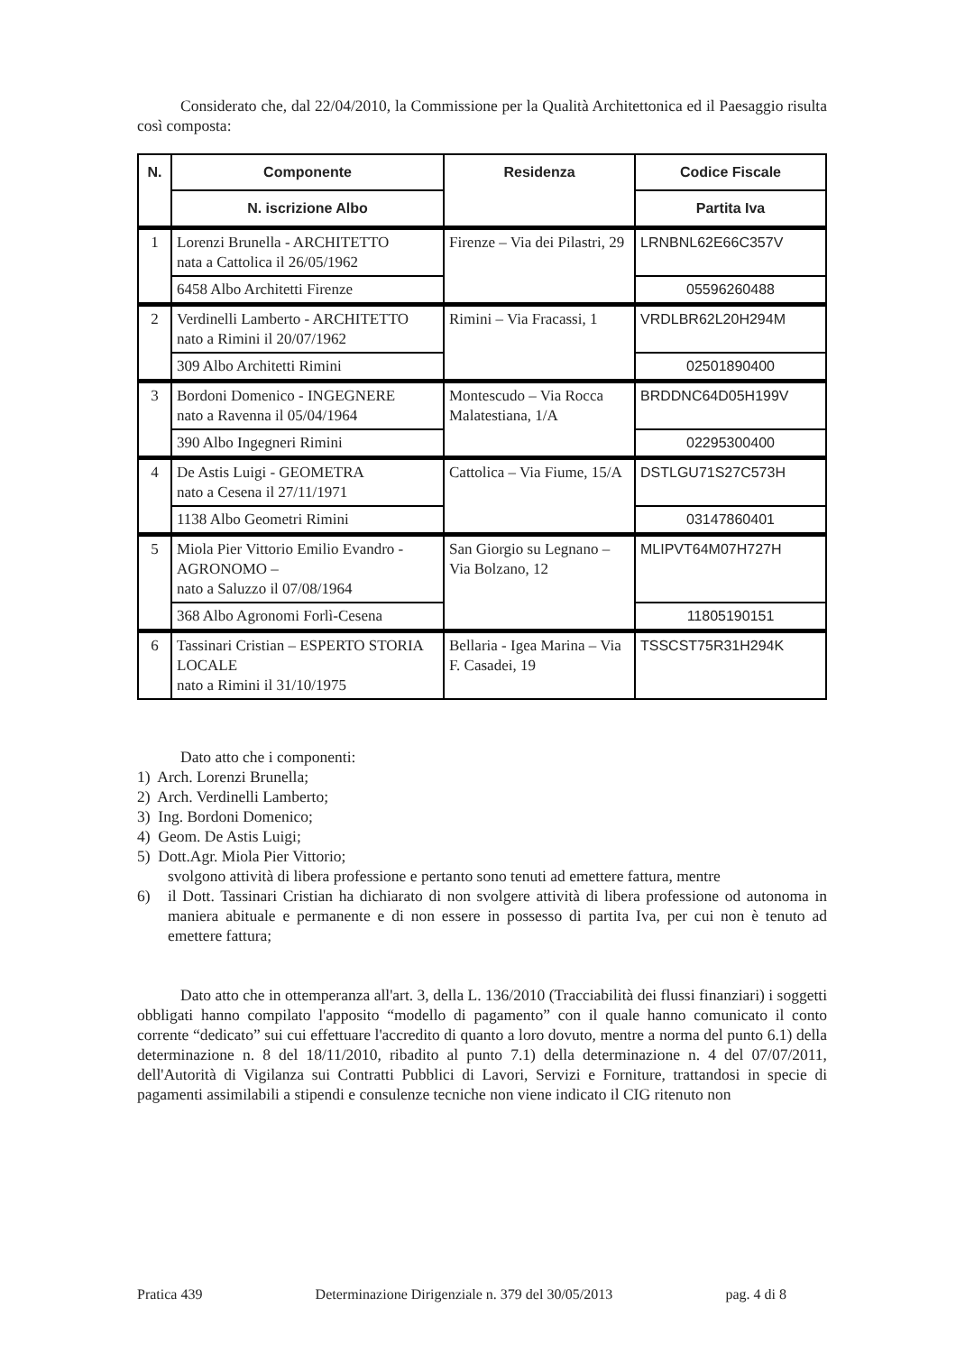Considerato che, dal 22/04/2010, la Commissione per la Qualità Architettonica ed il Paesaggio risulta così composta:
| N. | Componente | Residenza | Codice Fiscale |
| --- | --- | --- | --- |
| | N. iscrizione Albo | | Partita Iva |
| 1 | Lorenzi Brunella - ARCHITETTO nata a Cattolica il 26/05/1962 | Firenze – Via dei Pilastri, 29 | LRNBNL62E66C357V |
| | 6458 Albo Architetti Firenze | | 05596260488 |
| 2 | Verdinelli Lamberto - ARCHITETTO nato a Rimini il 20/07/1962 | Rimini – Via Fracassi, 1 | VRDLBR62L20H294M |
| | 309 Albo Architetti Rimini | | 02501890400 |
| 3 | Bordoni Domenico - INGEGNERE nato a Ravenna il 05/04/1964 | Montescudo – Via Rocca Malatestiana, 1/A | BRDDNC64D05H199V |
| | 390 Albo Ingegneri Rimini | | 02295300400 |
| 4 | De Astis Luigi - GEOMETRA nato a Cesena il 27/11/1971 | Cattolica – Via Fiume, 15/A | DSTLGU71S27C573H |
| | 1138 Albo Geometri Rimini | | 03147860401 |
| 5 | Miola Pier Vittorio Emilio Evandro - AGRONOMO – nato a Saluzzo il 07/08/1964 | San Giorgio su Legnano – Via Bolzano, 12 | MLIPVT64M07H727H |
| | 368 Albo Agronomi Forlì-Cesena | | 11805190151 |
| 6 | Tassinari Cristian – ESPERTO STORIA LOCALE nato a Rimini il 31/10/1975 | Bellaria - Igea Marina – Via F. Casadei, 19 | TSSCST75R31H294K |
Dato atto che i componenti:
1) Arch. Lorenzi Brunella;
2) Arch. Verdinelli Lamberto;
3) Ing. Bordoni Domenico;
4) Geom. De Astis Luigi;
5) Dott.Agr. Miola Pier Vittorio;
svolgono attività di libera professione e pertanto sono tenuti ad emettere fattura, mentre
6)
il Dott. Tassinari Cristian ha dichiarato di non svolgere attività di libera professione od autonoma in maniera abituale e permanente e di non essere in possesso di partita Iva, per cui non è tenuto ad emettere fattura;
Dato atto che in ottemperanza all'art. 3, della L. 136/2010 (Tracciabilità dei flussi finanziari) i soggetti obbligati hanno compilato l'apposito “modello di pagamento” con il quale hanno comunicato il conto corrente “dedicato” sui cui effettuare l'accredito di quanto a loro dovuto, mentre a norma del punto 6.1) della determinazione n. 8 del 18/11/2010, ribadito al punto 7.1) della determinazione n. 4 del 07/07/2011, dell'Autorità di Vigilanza sui Contratti Pubblici di Lavori, Servizi e Forniture, trattandosi in specie di pagamenti assimilabili a stipendi e consulenze tecniche non viene indicato il CIG ritenuto non
Pratica 439 Determinazione Dirigenziale n. 379 del 30/05/2013 pag. 4 di 8